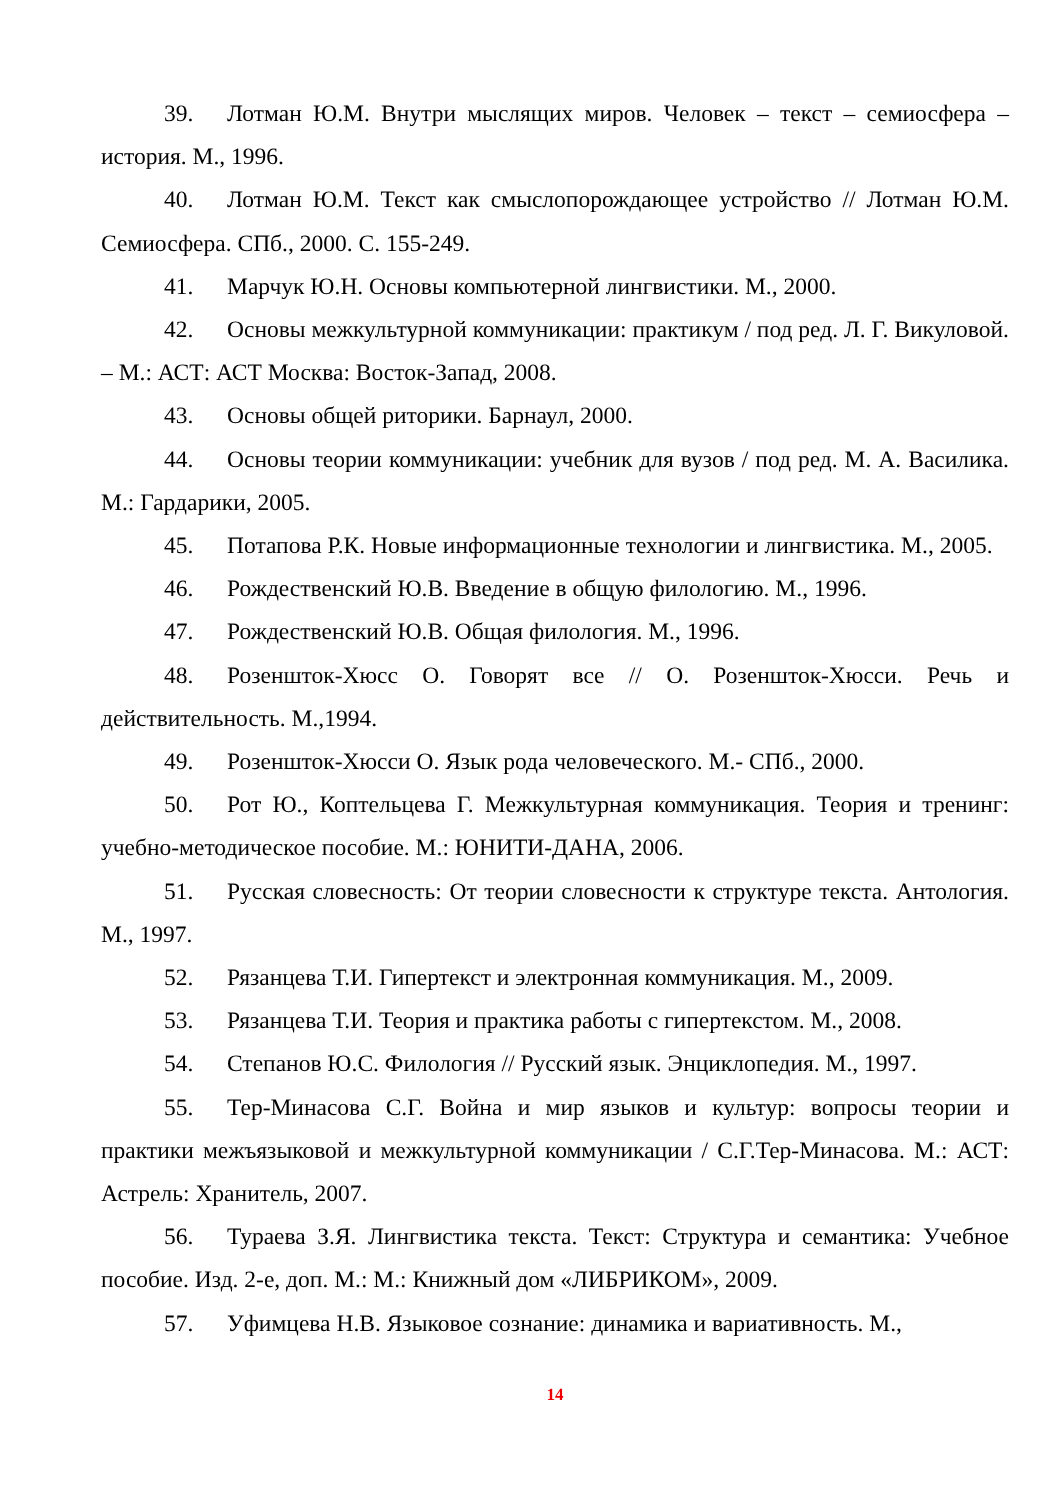39. Лотман Ю.М. Внутри мыслящих миров. Человек – текст – семиосфера – история. М., 1996.
40. Лотман Ю.М. Текст как смыслопорождающее устройство // Лотман Ю.М. Семиосфера. СПб., 2000. С. 155-249.
41. Марчук Ю.Н. Основы компьютерной лингвистики. М., 2000.
42. Основы межкультурной коммуникации: практикум / под ред. Л. Г. Викуловой. – М.: АСТ: АСТ Москва: Восток-Запад, 2008.
43. Основы общей риторики. Барнаул, 2000.
44. Основы теории коммуникации: учебник для вузов / под ред. М. А. Василика. М.: Гардарики, 2005.
45. Потапова Р.К. Новые информационные технологии и лингвистика. М., 2005.
46. Рождественский Ю.В. Введение в общую филологию. М., 1996.
47. Рождественский Ю.В. Общая филология. М., 1996.
48. Розеншток-Хюсс О. Говорят все // О. Розеншток-Хюсси. Речь и действительность. М.,1994.
49. Розеншток-Хюсси О. Язык рода человеческого. М.- СПб., 2000.
50. Рот Ю., Коптельцева Г. Межкультурная коммуникация. Теория и тренинг: учебно-методическое пособие. М.: ЮНИТИ-ДАНА, 2006.
51. Русская словесность: От теории словесности к структуре текста. Антология. М., 1997.
52. Рязанцева Т.И. Гипертекст и электронная коммуникация. М., 2009.
53. Рязанцева Т.И. Теория и практика работы с гипертекстом. М., 2008.
54. Степанов Ю.С. Филология // Русский язык. Энциклопедия. М., 1997.
55. Тер-Минасова С.Г. Война и мир языков и культур: вопросы теории и практики межъязыковой и межкультурной коммуникации / С.Г.Тер-Минасова. М.: АСТ: Астрель: Хранитель, 2007.
56. Тураева З.Я. Лингвистика текста. Текст: Структура и семантика: Учебное пособие. Изд. 2-е, доп. М.: М.: Книжный дом «ЛИБРИКОМ», 2009.
57. Уфимцева Н.В. Языковое сознание: динамика и вариативность. М.,
14